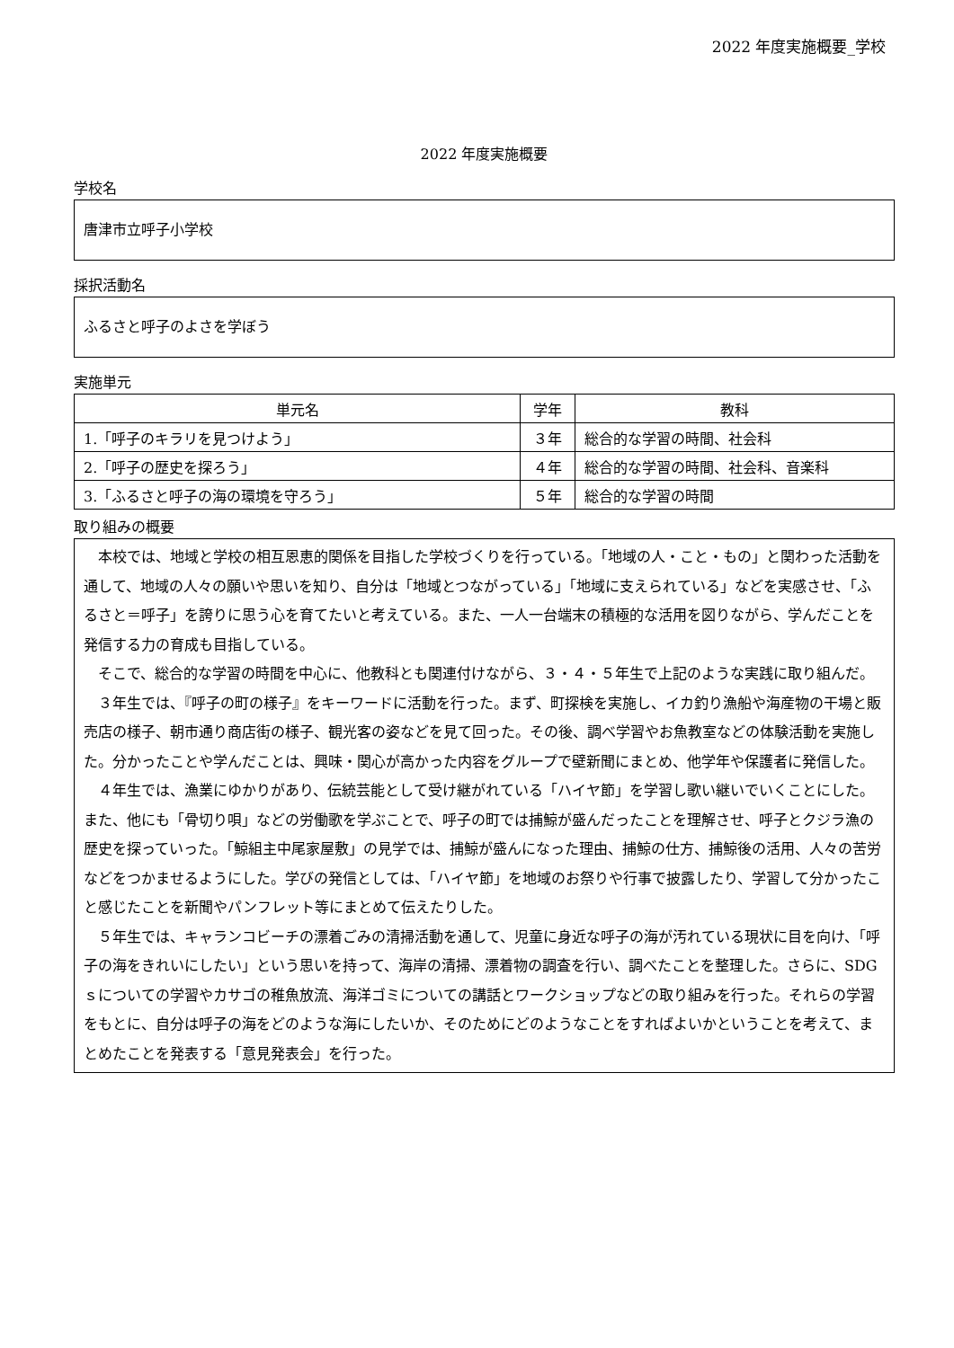2022 年度実施概要_学校
2022 年度実施概要
学校名
唐津市立呼子小学校
採択活動名
ふるさと呼子のよさを学ぼう
実施単元
| 単元名 | 学年 | 教科 |
| --- | --- | --- |
| 1.「呼子のキラリを見つけよう」 | ３年 | 総合的な学習の時間、社会科 |
| 2.「呼子の歴史を探ろう」 | ４年 | 総合的な学習の時間、社会科、音楽科 |
| 3.「ふるさと呼子の海の環境を守ろう」 | ５年 | 総合的な学習の時間 |
取り組みの概要
本校では、地域と学校の相互恩恵的関係を目指した学校づくりを行っている。「地域の人・こと・もの」と関わった活動を通して、地域の人々の願いや思いを知り、自分は「地域とつながっている」「地域に支えられている」などを実感させ、「ふるさと＝呼子」を誇りに思う心を育てたいと考えている。また、一人一台端末の積極的な活用を図りながら、学んだことを発信する力の育成も目指している。
そこで、総合的な学習の時間を中心に、他教科とも関連付けながら、３・４・５年生で上記のような実践に取り組んだ。
３年生では、『呼子の町の様子』をキーワードに活動を行った。まず、町探検を実施し、イカ釣り漁船や海産物の干場と販売店の様子、朝市通り商店街の様子、観光客の姿などを見て回った。その後、調べ学習やお魚教室などの体験活動を実施した。分かったことや学んだことは、興味・関心が高かった内容をグループで壁新聞にまとめ、他学年や保護者に発信した。
４年生では、漁業にゆかりがあり、伝統芸能として受け継がれている「ハイヤ節」を学習し歌い継いでいくことにした。また、他にも「骨切り唄」などの労働歌を学ぶことで、呼子の町では捕鯨が盛んだったことを理解させ、呼子とクジラ漁の歴史を探っていった。「鯨組主中尾家屋敷」の見学では、捕鯨が盛んになった理由、捕鯨の仕方、捕鯨後の活用、人々の苦労などをつかませるようにした。学びの発信としては、「ハイヤ節」を地域のお祭りや行事で披露したり、学習して分かったこと感じたことを新聞やパンフレット等にまとめて伝えたりした。
５年生では、キャランコビーチの漂着ごみの清掃活動を通して、児童に身近な呼子の海が汚れている現状に目を向け、「呼子の海をきれいにしたい」という思いを持って、海岸の清掃、漂着物の調査を行い、調べたことを整理した。さらに、SDGｓについての学習やカサゴの稚魚放流、海洋ゴミについての講話とワークショップなどの取り組みを行った。それらの学習をもとに、自分は呼子の海をどのような海にしたいか、そのためにどのようなことをすればよいかということを考えて、まとめたことを発表する「意見発表会」を行った。